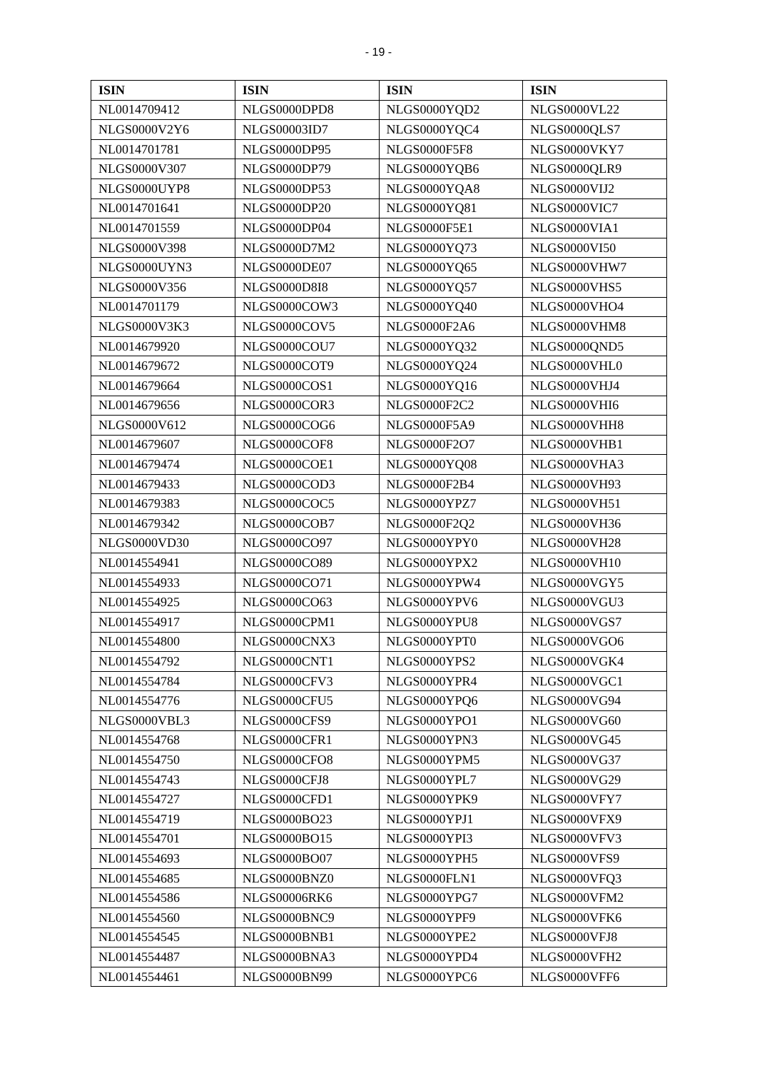- 19 -
| ISIN | ISIN | ISIN | ISIN |
| --- | --- | --- | --- |
| NL0014709412 | NLGS0000DPD8 | NLGS0000YQD2 | NLGS0000VL22 |
| NLGS0000V2Y6 | NLGS00003ID7 | NLGS0000YQC4 | NLGS0000QLS7 |
| NL0014701781 | NLGS0000DP95 | NLGS0000F5F8 | NLGS0000VKY7 |
| NLGS0000V307 | NLGS0000DP79 | NLGS0000YQB6 | NLGS0000QLR9 |
| NLGS0000UYP8 | NLGS0000DP53 | NLGS0000YQA8 | NLGS0000VIJ2 |
| NL0014701641 | NLGS0000DP20 | NLGS0000YQ81 | NLGS0000VIC7 |
| NL0014701559 | NLGS0000DP04 | NLGS0000F5E1 | NLGS0000VIA1 |
| NLGS0000V398 | NLGS0000D7M2 | NLGS0000YQ73 | NLGS0000VI50 |
| NLGS0000UYN3 | NLGS0000DE07 | NLGS0000YQ65 | NLGS0000VHW7 |
| NLGS0000V356 | NLGS0000D8I8 | NLGS0000YQ57 | NLGS0000VHS5 |
| NL0014701179 | NLGS0000COW3 | NLGS0000YQ40 | NLGS0000VHO4 |
| NLGS0000V3K3 | NLGS0000COV5 | NLGS0000F2A6 | NLGS0000VHM8 |
| NL0014679920 | NLGS0000COU7 | NLGS0000YQ32 | NLGS0000QND5 |
| NL0014679672 | NLGS0000COT9 | NLGS0000YQ24 | NLGS0000VHL0 |
| NL0014679664 | NLGS0000COS1 | NLGS0000YQ16 | NLGS0000VHJ4 |
| NL0014679656 | NLGS0000COR3 | NLGS0000F2C2 | NLGS0000VHI6 |
| NLGS0000V612 | NLGS0000COG6 | NLGS0000F5A9 | NLGS0000VHH8 |
| NL0014679607 | NLGS0000COF8 | NLGS0000F2O7 | NLGS0000VHB1 |
| NL0014679474 | NLGS0000COE1 | NLGS0000YQ08 | NLGS0000VHA3 |
| NL0014679433 | NLGS0000COD3 | NLGS0000F2B4 | NLGS0000VH93 |
| NL0014679383 | NLGS0000COC5 | NLGS0000YPZ7 | NLGS0000VH51 |
| NL0014679342 | NLGS0000COB7 | NLGS0000F2Q2 | NLGS0000VH36 |
| NLGS0000VD30 | NLGS0000CO97 | NLGS0000YPY0 | NLGS0000VH28 |
| NL0014554941 | NLGS0000CO89 | NLGS0000YPX2 | NLGS0000VH10 |
| NL0014554933 | NLGS0000CO71 | NLGS0000YPW4 | NLGS0000VGY5 |
| NL0014554925 | NLGS0000CO63 | NLGS0000YPV6 | NLGS0000VGU3 |
| NL0014554917 | NLGS0000CPM1 | NLGS0000YPU8 | NLGS0000VGS7 |
| NL0014554800 | NLGS0000CNX3 | NLGS0000YPT0 | NLGS0000VGO6 |
| NL0014554792 | NLGS0000CNT1 | NLGS0000YPS2 | NLGS0000VGK4 |
| NL0014554784 | NLGS0000CFV3 | NLGS0000YPR4 | NLGS0000VGC1 |
| NL0014554776 | NLGS0000CFU5 | NLGS0000YPQ6 | NLGS0000VG94 |
| NLGS0000VBL3 | NLGS0000CFS9 | NLGS0000YPO1 | NLGS0000VG60 |
| NL0014554768 | NLGS0000CFR1 | NLGS0000YPN3 | NLGS0000VG45 |
| NL0014554750 | NLGS0000CFO8 | NLGS0000YPM5 | NLGS0000VG37 |
| NL0014554743 | NLGS0000CFJ8 | NLGS0000YPL7 | NLGS0000VG29 |
| NL0014554727 | NLGS0000CFD1 | NLGS0000YPK9 | NLGS0000VFY7 |
| NL0014554719 | NLGS0000BO23 | NLGS0000YPJ1 | NLGS0000VFX9 |
| NL0014554701 | NLGS0000BO15 | NLGS0000YPI3 | NLGS0000VFV3 |
| NL0014554693 | NLGS0000BO07 | NLGS0000YPH5 | NLGS0000VFS9 |
| NL0014554685 | NLGS0000BNZ0 | NLGS0000FLN1 | NLGS0000VFQ3 |
| NL0014554586 | NLGS00006RK6 | NLGS0000YPG7 | NLGS0000VFM2 |
| NL0014554560 | NLGS0000BNC9 | NLGS0000YPF9 | NLGS0000VFK6 |
| NL0014554545 | NLGS0000BNB1 | NLGS0000YPE2 | NLGS0000VFJ8 |
| NL0014554487 | NLGS0000BNA3 | NLGS0000YPD4 | NLGS0000VFH2 |
| NL0014554461 | NLGS0000BN99 | NLGS0000YPC6 | NLGS0000VFF6 |